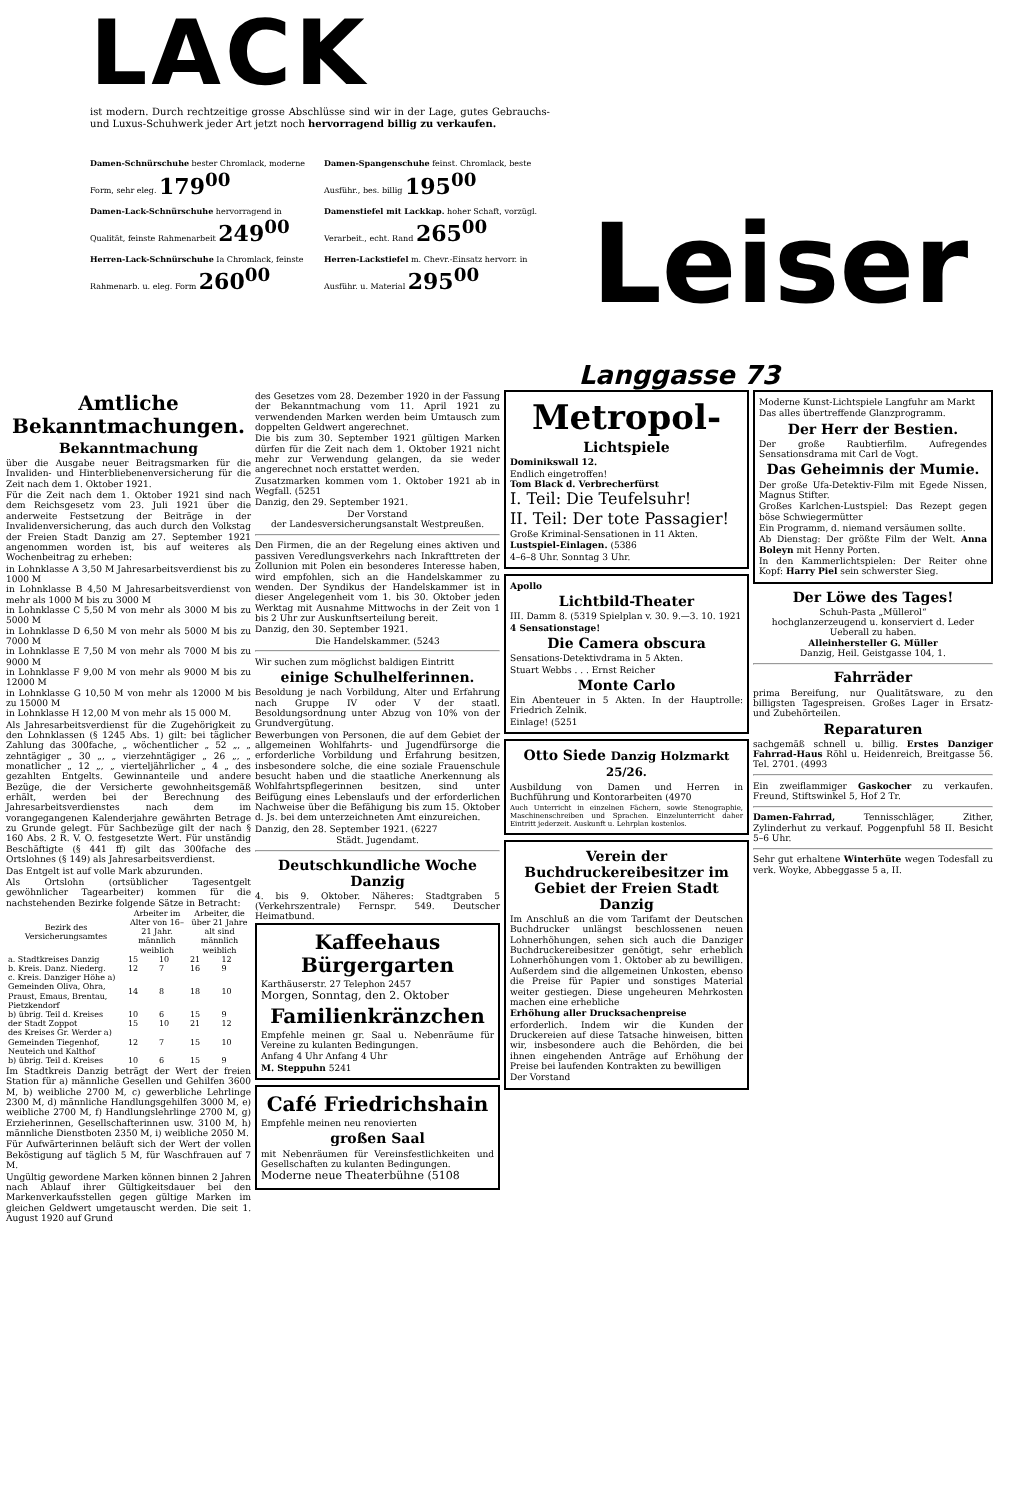LACK
ist modern. Durch rechtzeitige grosse Abschlüsse sind wir in der Lage, gutes Gebrauchs- und Luxus-Schuhwerk jeder Art jetzt noch hervorragend billig zu verkaufen.
Damen-Schnürschuhe bester Chromlack, moderne Form, sehr eleg. 179<sup>00</sup>
Damen-Spangenschuhe feinst. Chromlack, beste Ausführ., bes. billig 195<sup>00</sup>
Damen-Lack-Schnürschuhe hervorragend in Qualität, feinste Rahmenarbeit 249<sup>00</sup>
Damenstiefel mit Lackkap. hoher Schaft, vorzügl. Verarbeit., echt. Rand 265<sup>00</sup>
Herren-Lack-Schnürschuhe Ia Chromlack, feinste Rahmenarb. u. eleg. Form 260<sup>00</sup>
Herren-Lackstiefel m. Chevr.-Einsatz hervorr. in Ausführ. u. Material 295<sup>00</sup>
Leiser
Langgasse 73
Amtliche Bekanntmachungen.
Bekanntmachung
über die Ausgabe neuer Beitragsmarken für die Invaliden- und Hinterbliebenenversicherung für die Zeit nach dem 1. Oktober 1921.
Für die Zeit nach dem 1. Oktober 1921 sind nach dem Reichsgesetz vom 23. Juli 1921 über die anderweite Festsetzung der Beiträge in der Invalidenversicherung, das auch durch den Volkstag der Freien Stadt Danzig am 27. September 1921 angenommen worden ist, bis auf weiteres als Wochenbeitrag zu erheben:
in Lohnklasse A 3,50 M Jahresarbeitsverdienst bis zu 1000 M
in Lohnklasse B 4,50 M Jahresarbeitsverdienst von mehr als 1000 M bis zu 3000 M
in Lohnklasse C 5,50 M von mehr als 3000 M bis zu 5000 M
in Lohnklasse D 6,50 M von mehr als 5000 M bis zu 7000 M
in Lohnklasse E 7,50 M von mehr als 7000 M bis zu 9000 M
in Lohnklasse F 9,00 M von mehr als 9000 M bis zu 12000 M
in Lohnklasse G 10,50 M von mehr als 12000 M bis zu 15000 M
in Lohnklasse H 12,00 M von mehr als 15 000 M.
Als Jahresarbeitsverdienst für die Zugehörigkeit zu den Lohnklassen (§ 1245 Abs. 1) gilt: bei täglicher Zahlung das 300fache, „ wöchentlicher „ 52 „, „ zehntägiger „ 30 „, „ vierzehntägiger „ 26 „, „ monatlicher „ 12 „, „ vierteljährlicher „ 4 „ des gezahlten Entgelts. Gewinnanteile und andere Bezüge, die der Versicherte gewohnheitsgemäß erhält, werden bei der Berechnung des Jahresarbeitsverdienstes nach dem im vorangegangenen Kalenderjahre gewährten Betrage zu Grunde gelegt. Für Sachbezüge gilt der nach § 160 Abs. 2 R. V. O. festgesetzte Wert. Für unständig Beschäftigte (§ 441 ff) gilt das 300fache des Ortslohnes (§ 149) als Jahresarbeitsverdienst.
Das Entgelt ist auf volle Mark abzurunden.
Als Ortslohn (ortsüblicher Tagesentgelt gewöhnlicher Tagearbeiter) kommen für die nachstehenden Bezirke folgende Sätze in Betracht:
| Bezirk des Versicherungsamtes | Arbeiter im Alter von 16–21 Jahr. männlich weiblich | | Arbeiter, die über 21 Jahre alt sind männlich weiblich | |
| --- | --- | --- | --- | --- |
| a. Stadtkreises Danzig | 15 | 10 | 21 | 12 |
| b. Kreis. Danz. Niederg. | 12 | 7 | 16 | 9 |
| c. Kreis. Danziger Höhe a) Gemeinden Oliva, Ohra, Praust, Emaus, Brentau, Pietzkendorf | 14 | 8 | 18 | 10 |
| b) übrig. Teil d. Kreises | 10 | 6 | 15 | 9 |
| der Stadt Zoppot | 15 | 10 | 21 | 12 |
| des Kreises Gr. Werder a) Gemeinden Tiegenhof, Neuteich und Kalthof | 12 | 7 | 15 | 10 |
| b) übrig. Teil d. Kreises | 10 | 6 | 15 | 9 |
Im Stadtkreis Danzig beträgt der Wert der freien Station für a) männliche Gesellen und Gehilfen 3600 M, b) weibliche 2700 M, c) gewerbliche Lehrlinge 2300 M, d) männliche Handlungsgehilfen 3000 M, e) weibliche 2700 M, f) Handlungslehrlinge 2700 M, g) Erzieherinnen, Gesellschafterinnen usw. 3100 M, h) männliche Dienstboten 2350 M, i) weibliche 2050 M.
Für Aufwärterinnen beläuft sich der Wert der vollen Beköstigung auf täglich 5 M, für Waschfrauen auf 7 M.
Ungültig gewordene Marken können binnen 2 Jahren nach Ablauf ihrer Gültigkeitsdauer bei den Markenverkaufsstellen gegen gültige Marken im gleichen Geldwert umgetauscht werden. Die seit 1. August 1920 auf Grund
des Gesetzes vom 28. Dezember 1920 in der Fassung der Bekanntmachung vom 11. April 1921 zu verwendenden Marken werden beim Umtausch zum doppelten Geldwert angerechnet.
Die bis zum 30. September 1921 gültigen Marken dürfen für die Zeit nach dem 1. Oktober 1921 nicht mehr zur Verwendung gelangen, da sie weder angerechnet noch erstattet werden.
Zusatzmarken kommen vom 1. Oktober 1921 ab in Wegfall. (5251
Danzig, den 29. September 1921.
Der Vorstand
der Landesversicherungsanstalt Westpreußen.
Den Firmen, die an der Regelung eines aktiven und passiven Veredlungsverkehrs nach Inkrafttreten der Zollunion mit Polen ein besonderes Interesse haben, wird empfohlen, sich an die Handelskammer zu wenden. Der Syndikus der Handelskammer ist in dieser Angelegenheit vom 1. bis 30. Oktober jeden Werktag mit Ausnahme Mittwochs in der Zeit von 1 bis 2 Uhr zur Auskunftserteilung bereit.
Danzig, den 30. September 1921.
Die Handelskammer. (5243
Wir suchen zum möglichst baldigen Eintritt
einige Schulhelferinnen.
Besoldung je nach Vorbildung, Alter und Erfahrung nach Gruppe IV oder V der staatl. Besoldungsordnung unter Abzug von 10% von der Grundvergütung.
Bewerbungen von Personen, die auf dem Gebiet der allgemeinen Wohlfahrts- und Jugendfürsorge die erforderliche Vorbildung und Erfahrung besitzen, insbesondere solche, die eine soziale Frauenschule besucht haben und die staatliche Anerkennung als Wohlfahrtspflegerinnen besitzen, sind unter Beifügung eines Lebenslaufs und der erforderlichen Nachweise über die Befähigung bis zum 15. Oktober d. Js. bei dem unterzeichneten Amt einzureichen.
Danzig, den 28. September 1921. (6227
Städt. Jugendamt.
Deutschkundliche Woche Danzig
4. bis 9. Oktober. Näheres: Stadtgraben 5 (Verkehrszentrale) Fernspr. 549. Deutscher Heimatbund.
Kaffeehaus Bürgergarten
Karthäuserstr. 27 Telephon 2457
Morgen, Sonntag, den 2. Oktober
Familienkränzchen
Empfehle meinen gr. Saal u. Nebenräume für Vereine zu kulanten Bedingungen.
Anfang 4 Uhr Anfang 4 Uhr
M. Steppuhn 5241
Café Friedrichshain
Empfehle meinen neu renovierten
großen Saal
mit Nebenräumen für Vereinsfestlichkeiten und Gesellschaften zu kulanten Bedingungen.
Moderne neue Theaterbühne (5108
Metropol-
Lichtspiele
Dominikswall 12.
Endlich eingetroffen!
Tom Black d. Verbrecherfürst
I. Teil: Die Teufelsuhr!
II. Teil: Der tote Passagier!
Große Kriminal-Sensationen in 11 Akten.
Lustspiel-Einlagen. (5386
4–6–8 Uhr. Sonntag 3 Uhr.
Apollo
Lichtbild-Theater
III. Damm 8. (5319 Spielplan v. 30. 9.—3. 10. 1921
4 Sensationstage!
Die Camera obscura
Sensations-Detektivdrama in 5 Akten.
Stuart Webbs . . . Ernst Reicher
Monte Carlo
Ein Abenteuer in 5 Akten. In der Hauptrolle: Friedrich Zelnik.
Einlage! (5251
Otto Siede Danzig Holzmarkt 25/26.
Ausbildung von Damen und Herren in Buchführung und Kontorarbeiten (4970
Auch Unterricht in einzelnen Fächern, sowie Stenographie, Maschinenschreiben und Sprachen. Einzelunterricht daher Eintritt jederzeit. Auskunft u. Lehrplan kostenlos.
Verein der Buchdruckereibesitzer im Gebiet der Freien Stadt Danzig
Im Anschluß an die vom Tarifamt der Deutschen Buchdrucker unlängst beschlossenen neuen Lohnerhöhungen, sehen sich auch die Danziger Buchdruckereibesitzer genötigt, sehr erheblich Lohnerhöhungen vom 1. Oktober ab zu bewilligen. Außerdem sind die allgemeinen Unkosten, ebenso die Preise für Papier und sonstiges Material weiter gestiegen. Diese ungeheuren Mehrkosten machen eine erhebliche
Erhöhung aller Drucksachenpreise
erforderlich. Indem wir die Kunden der Druckereien auf diese Tatsache hinweisen, bitten wir, insbesondere auch die Behörden, die bei ihnen eingehenden Anträge auf Erhöhung der Preise bei laufenden Kontrakten zu bewilligen
Der Vorstand
Moderne Kunst-Lichtspiele Langfuhr am Markt
Das alles übertreffende Glanzprogramm.
Der Herr der Bestien.
Der große Raubtierfilm. Aufregendes Sensationsdrama mit Carl de Vogt.
Das Geheimnis der Mumie.
Der große Ufa-Detektiv-Film mit Egede Nissen, Magnus Stifter.
Großes Karlchen-Lustspiel: Das Rezept gegen böse Schwiegermütter
Ein Programm, d. niemand versäumen sollte.
Ab Dienstag: Der größte Film der Welt. Anna Boleyn mit Henny Porten.
In den Kammerlichtspielen: Der Reiter ohne Kopf: Harry Piel sein schwerster Sieg.
Der Löwe des Tages!
Schuh-Pasta „Müllerol“
hochglanzerzeugend u. konserviert d. Leder
Ueberall zu haben.
Alleinhersteller G. Müller
Danzig, Heil. Geistgasse 104, 1.
Fahrräder
prima Bereifung, nur Qualitätsware, zu den billigsten Tagespreisen. Großes Lager in Ersatz- und Zubehörteilen.
Reparaturen
sachgemäß schnell u. billig. Erstes Danziger Fahrrad-Haus Röhl u. Heidenreich, Breitgasse 56. Tel. 2701. (4993
Ein zweiflammiger Gaskocher zu verkaufen. Freund, Stiftswinkel 5, Hof 2 Tr.
Damen-Fahrrad, Tennisschläger, Zither, Zylinderhut zu verkauf. Poggenpfuhl 58 II. Besicht 5–6 Uhr.
Sehr gut erhaltene Winterhüte wegen Todesfall zu verk. Woyke, Abbeggasse 5 a, II.